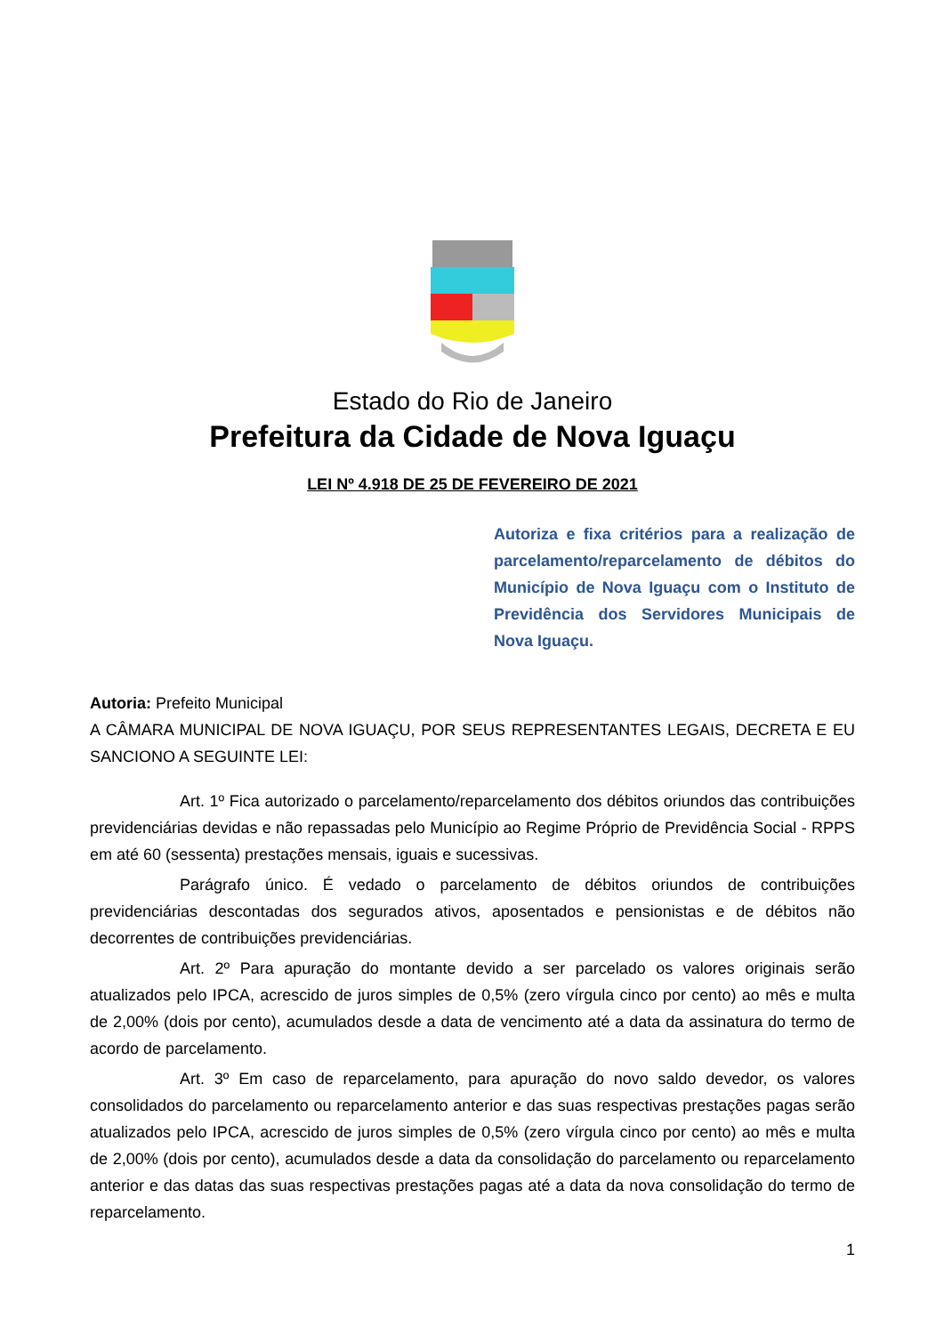Estado do Rio de Janeiro
Prefeitura da Cidade de Nova Iguaçu
LEI Nº 4.918 DE 25 DE FEVEREIRO DE 2021
Autoriza e fixa critérios para a realização de parcelamento/reparcelamento de débitos do Município de Nova Iguaçu com o Instituto de Previdência dos Servidores Municipais de Nova Iguaçu.
Autoria: Prefeito Municipal
A CÂMARA MUNICIPAL DE NOVA IGUAÇU, POR SEUS REPRESENTANTES LEGAIS, DECRETA E EU SANCIONO A SEGUINTE LEI:
Art. 1º Fica autorizado o parcelamento/reparcelamento dos débitos oriundos das contribuições previdenciárias devidas e não repassadas pelo Município ao Regime Próprio de Previdência Social - RPPS em até 60 (sessenta) prestações mensais, iguais e sucessivas.
Parágrafo único. É vedado o parcelamento de débitos oriundos de contribuições previdenciárias descontadas dos segurados ativos, aposentados e pensionistas e de débitos não decorrentes de contribuições previdenciárias.
Art. 2º Para apuração do montante devido a ser parcelado os valores originais serão atualizados pelo IPCA, acrescido de juros simples de 0,5% (zero vírgula cinco por cento) ao mês e multa de 2,00% (dois por cento), acumulados desde a data de vencimento até a data da assinatura do termo de acordo de parcelamento.
Art. 3º Em caso de reparcelamento, para apuração do novo saldo devedor, os valores consolidados do parcelamento ou reparcelamento anterior e das suas respectivas prestações pagas serão atualizados pelo IPCA, acrescido de juros simples de 0,5% (zero vírgula cinco por cento) ao mês e multa de 2,00% (dois por cento), acumulados desde a data da consolidação do parcelamento ou reparcelamento anterior e das datas das suas respectivas prestações pagas até a data da nova consolidação do termo de reparcelamento.
1